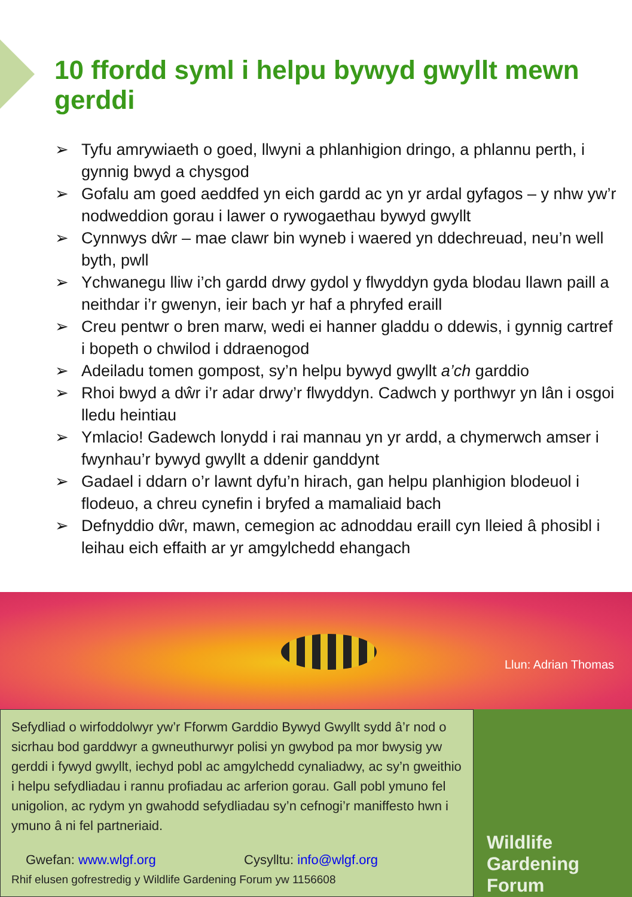10 ffordd syml i helpu bywyd gwyllt mewn gerddi
➢ Tyfu amrywiaeth o goed, llwyni a phlanhigion dringo, a phlannu perth, i gynnig bwyd a chysgod
➢ Gofalu am goed aeddfed yn eich gardd ac yn yr ardal gyfagos – y nhw yw’r nodweddion gorau i lawer o rywogaethau bywyd gwyllt
➢ Cynnwys dŵr – mae clawr bin wyneb i waered yn ddechreuad, neu’n well byth, pwll
➢ Ychwanegu lliw i’ch gardd drwy gydol y flwyddyn gyda blodau llawn paill a neithdar i’r gwenyn, ieir bach yr haf a phryfed eraill
➢ Creu pentwr o bren marw, wedi ei hanner gladdu o ddewis, i gynnig cartref i bopeth o chwilod i ddraenogod
➢ Adeiladu tomen gompost, sy’n helpu bywyd gwyllt a’ch garddio
➢ Rhoi bwyd a dŵr i’r adar drwy’r flwyddyn. Cadwch y porthwyr yn lân i osgoi lledu heintiau
➢ Ymlacio! Gadewch lonydd i rai mannau yn yr ardd, a chymerwch amser i fwynhau’r bywyd gwyllt a ddenir ganddynt
➢ Gadael i ddarn o’r lawnt dyfu’n hirach, gan helpu planhigion blodeuol i flodeuo, a chreu cynefin i bryfed a mamaliaid bach
➢ Defnyddio dŵr, mawn, cemegion ac adnoddau eraill cyn lleied â phosibl i leihau eich effaith ar yr amgylchedd ehangach
Llun: Adrian Thomas
Sefydliad o wirfoddolwyr yw’r Fforwm Garddio Bywyd Gwyllt sydd â’r nod o sicrhau bod garddwyr a gwneuthurwyr polisi yn gwybod pa mor bwysig yw gerddi i fywyd gwyllt, iechyd pobl ac amgylchedd cynaliadwy, ac sy’n gweithio i helpu sefydliadau i rannu profiadau ac arferion gorau. Gall pobl ymuno fel unigolion, ac rydym yn gwahodd sefydliadau sy’n cefnogi’r maniffesto hwn i ymuno â ni fel partneriaid.
Gwefan: www.wlgf.org Cysylltu: info@wlgf.org
Rhif elusen gofrestredig y Wildlife Gardening Forum yw 1156608
Wildlife
Gardening
Forum